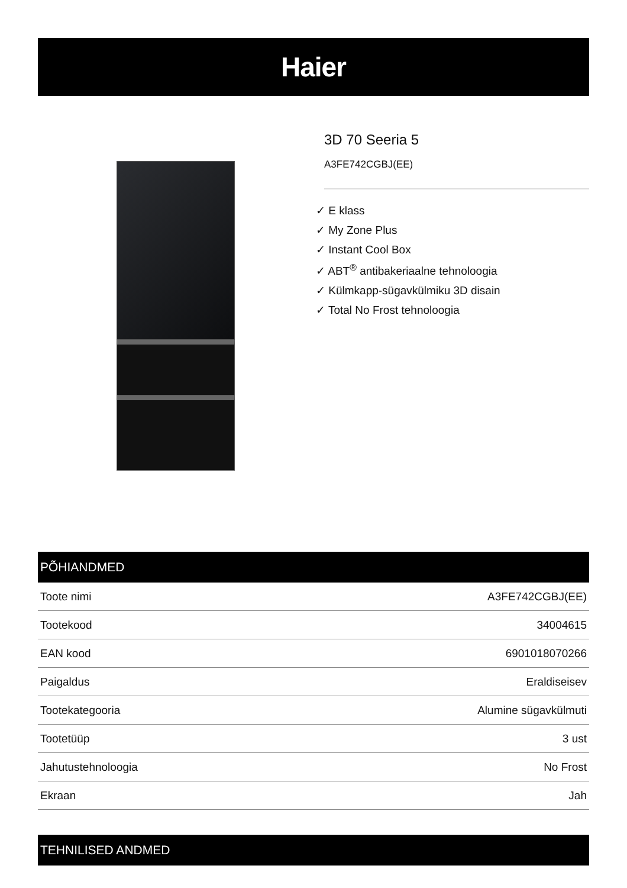Haier
3D 70 Seeria 5
A3FE742CGBJ(EE)
✓ E klass
✓ My Zone Plus
✓ Instant Cool Box
✓ ABT<sup>®</sup> antibakeriaalne tehnoloogia
✓ Külmkapp-sügavkülmiku 3D disain
✓ Total No Frost tehnoloogia
PÕHIANDMED
| Toote nimi | A3FE742CGBJ(EE) |
| Tootekood | 34004615 |
| EAN kood | 6901018070266 |
| Paigaldus | Eraldiseisev |
| Tootekategooria | Alumine sügavkülmuti |
| Tootetüüp | 3 ust |
| Jahutustehnoloogia | No Frost |
| Ekraan | Jah |
TEHNILISED ANDMED